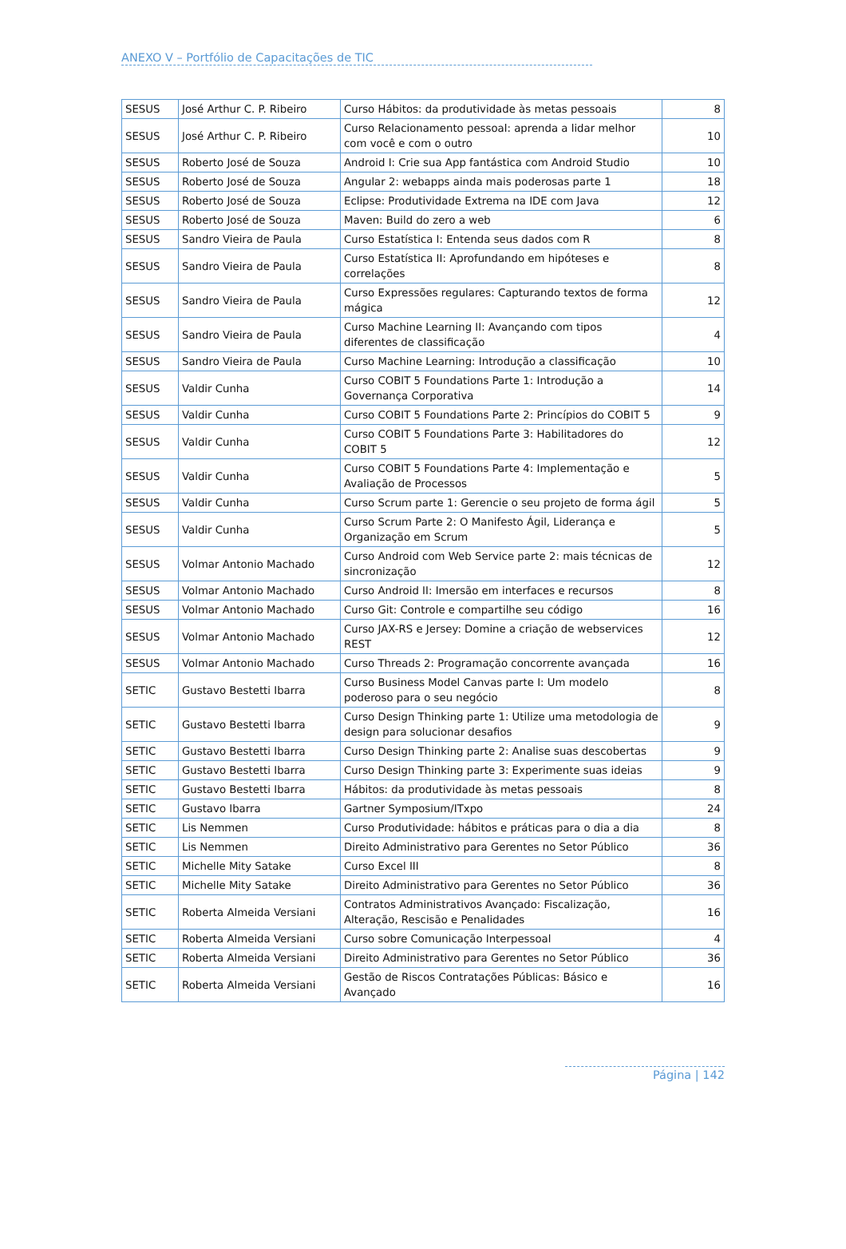ANEXO V – Portfólio de Capacitações de TIC
| SESUS | José Arthur C. P. Ribeiro | Curso Hábitos: da produtividade às metas pessoais | 8 |
| SESUS | José Arthur C. P. Ribeiro | Curso Relacionamento pessoal: aprenda a lidar melhor com você e com o outro | 10 |
| SESUS | Roberto José de Souza | Android I: Crie sua App fantástica com Android Studio | 10 |
| SESUS | Roberto José de Souza | Angular 2: webapps ainda mais poderosas parte 1 | 18 |
| SESUS | Roberto José de Souza | Eclipse: Produtividade Extrema na IDE com Java | 12 |
| SESUS | Roberto José de Souza | Maven: Build do zero a web | 6 |
| SESUS | Sandro Vieira de Paula | Curso Estatística I: Entenda seus dados com R | 8 |
| SESUS | Sandro Vieira de Paula | Curso Estatística II: Aprofundando em hipóteses e correlações | 8 |
| SESUS | Sandro Vieira de Paula | Curso Expressões regulares: Capturando textos de forma mágica | 12 |
| SESUS | Sandro Vieira de Paula | Curso Machine Learning II: Avançando com tipos diferentes de classificação | 4 |
| SESUS | Sandro Vieira de Paula | Curso Machine Learning: Introdução a classificação | 10 |
| SESUS | Valdir Cunha | Curso COBIT 5 Foundations Parte 1: Introdução a Governança Corporativa | 14 |
| SESUS | Valdir Cunha | Curso COBIT 5 Foundations Parte 2: Princípios do COBIT 5 | 9 |
| SESUS | Valdir Cunha | Curso COBIT 5 Foundations Parte 3: Habilitadores do COBIT 5 | 12 |
| SESUS | Valdir Cunha | Curso COBIT 5 Foundations Parte 4: Implementação e Avaliação de Processos | 5 |
| SESUS | Valdir Cunha | Curso Scrum parte 1: Gerencie o seu projeto de forma ágil | 5 |
| SESUS | Valdir Cunha | Curso Scrum Parte 2: O Manifesto Ágil, Liderança e Organização em Scrum | 5 |
| SESUS | Volmar Antonio Machado | Curso Android com Web Service parte 2: mais técnicas de sincronização | 12 |
| SESUS | Volmar Antonio Machado | Curso Android II: Imersão em interfaces e recursos | 8 |
| SESUS | Volmar Antonio Machado | Curso Git: Controle e compartilhe seu código | 16 |
| SESUS | Volmar Antonio Machado | Curso JAX-RS e Jersey: Domine a criação de webservices REST | 12 |
| SESUS | Volmar Antonio Machado | Curso Threads 2: Programação concorrente avançada | 16 |
| SETIC | Gustavo Bestetti Ibarra | Curso Business Model Canvas parte I: Um modelo poderoso para o seu negócio | 8 |
| SETIC | Gustavo Bestetti Ibarra | Curso Design Thinking parte 1: Utilize uma metodologia de design para solucionar desafios | 9 |
| SETIC | Gustavo Bestetti Ibarra | Curso Design Thinking parte 2: Analise suas descobertas | 9 |
| SETIC | Gustavo Bestetti Ibarra | Curso Design Thinking parte 3: Experimente suas ideias | 9 |
| SETIC | Gustavo Bestetti Ibarra | Hábitos: da produtividade às metas pessoais | 8 |
| SETIC | Gustavo Ibarra | Gartner Symposium/ITxpo | 24 |
| SETIC | Lis Nemmen | Curso Produtividade: hábitos e práticas para o dia a dia | 8 |
| SETIC | Lis Nemmen | Direito Administrativo para Gerentes no Setor Público | 36 |
| SETIC | Michelle Mity Satake | Curso Excel III | 8 |
| SETIC | Michelle Mity Satake | Direito Administrativo para Gerentes no Setor Público | 36 |
| SETIC | Roberta Almeida Versiani | Contratos Administrativos Avançado: Fiscalização, Alteração, Rescisão e Penalidades | 16 |
| SETIC | Roberta Almeida Versiani | Curso sobre Comunicação Interpessoal | 4 |
| SETIC | Roberta Almeida Versiani | Direito Administrativo para Gerentes no Setor Público | 36 |
| SETIC | Roberta Almeida Versiani | Gestão de Riscos Contratações Públicas: Básico e Avançado | 16 |
Página | 142